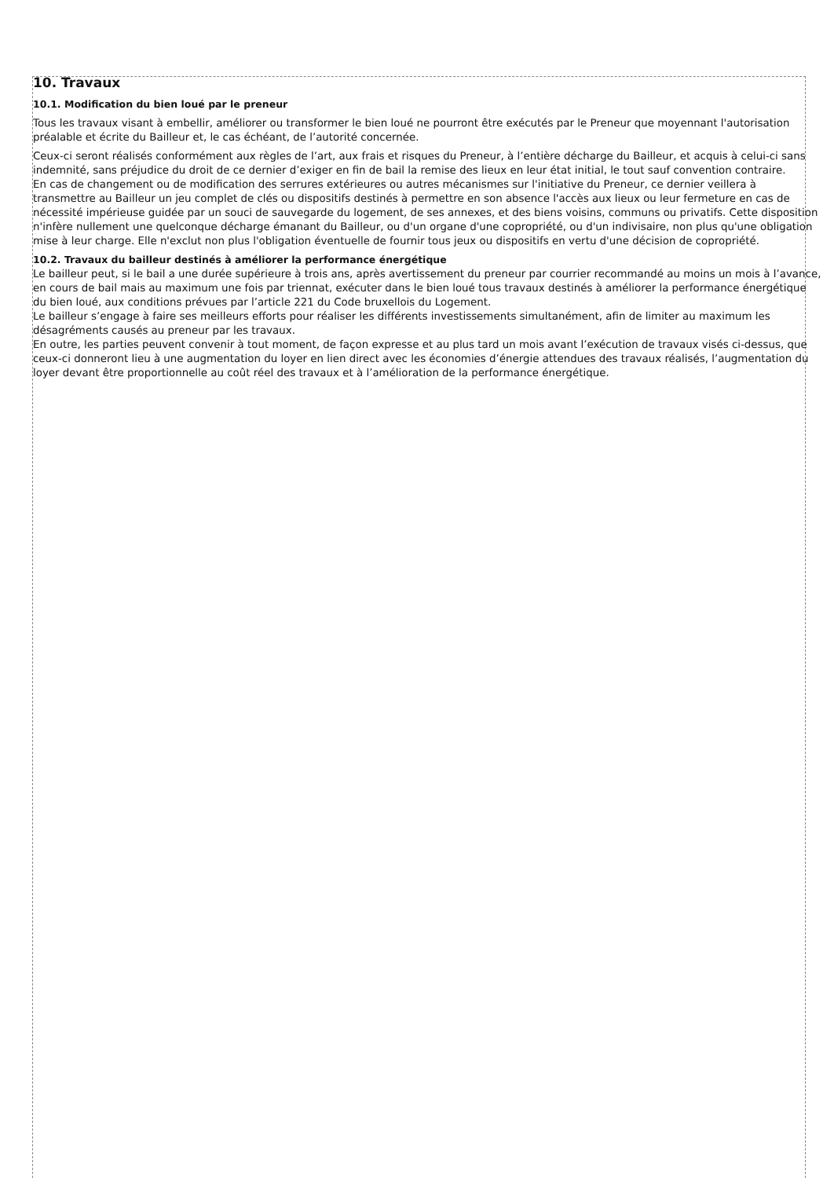10. Travaux
10.1. Modification du bien loué par le preneur
Tous les travaux visant à embellir, améliorer ou transformer le bien loué ne pourront être exécutés par le Preneur que moyennant l'autorisation préalable et écrite du Bailleur et, le cas échéant, de l’autorité concernée.
Ceux-ci seront réalisés conformément aux règles de l’art, aux frais et risques du Preneur, à l’entière décharge du Bailleur, et acquis à celui-ci sans indemnité, sans préjudice du droit de ce dernier d’exiger en fin de bail la remise des lieux en leur état initial, le tout sauf convention contraire.
En cas de changement ou de modification des serrures extérieures ou autres mécanismes sur l'initiative du Preneur, ce dernier veillera à transmettre au Bailleur un jeu complet de clés ou dispositifs destinés à permettre en son absence l'accès aux lieux ou leur fermeture en cas de nécessité impérieuse guidée par un souci de sauvegarde du logement, de ses annexes, et des biens voisins, communs ou privatifs. Cette disposition n'infère nullement une quelconque décharge émanant du Bailleur, ou d'un organe d'une copropriété, ou d'un indivisaire, non plus qu'une obligation mise à leur charge. Elle n'exclut non plus l'obligation éventuelle de fournir tous jeux ou dispositifs en vertu d'une décision de copropriété.
10.2. Travaux du bailleur destinés à améliorer la performance énergétique
Le bailleur peut, si le bail a une durée supérieure à trois ans, après avertissement du preneur par courrier recommandé au moins un mois à l’avance, en cours de bail mais au maximum une fois par triennat, exécuter dans le bien loué tous travaux destinés à améliorer la performance énergétique du bien loué, aux conditions prévues par l’article 221 du Code bruxellois du Logement.
Le bailleur s’engage à faire ses meilleurs efforts pour réaliser les différents investissements simultanément, afin de limiter au maximum les désagréments causés au preneur par les travaux.
En outre, les parties peuvent convenir à tout moment, de façon expresse et au plus tard un mois avant l’exécution de travaux visés ci-dessus, que ceux-ci donneront lieu à une augmentation du loyer en lien direct avec les économies d’énergie attendues des travaux réalisés, l’augmentation du loyer devant être proportionnelle au coût réel des travaux et à l’amélioration de la performance énergétique.